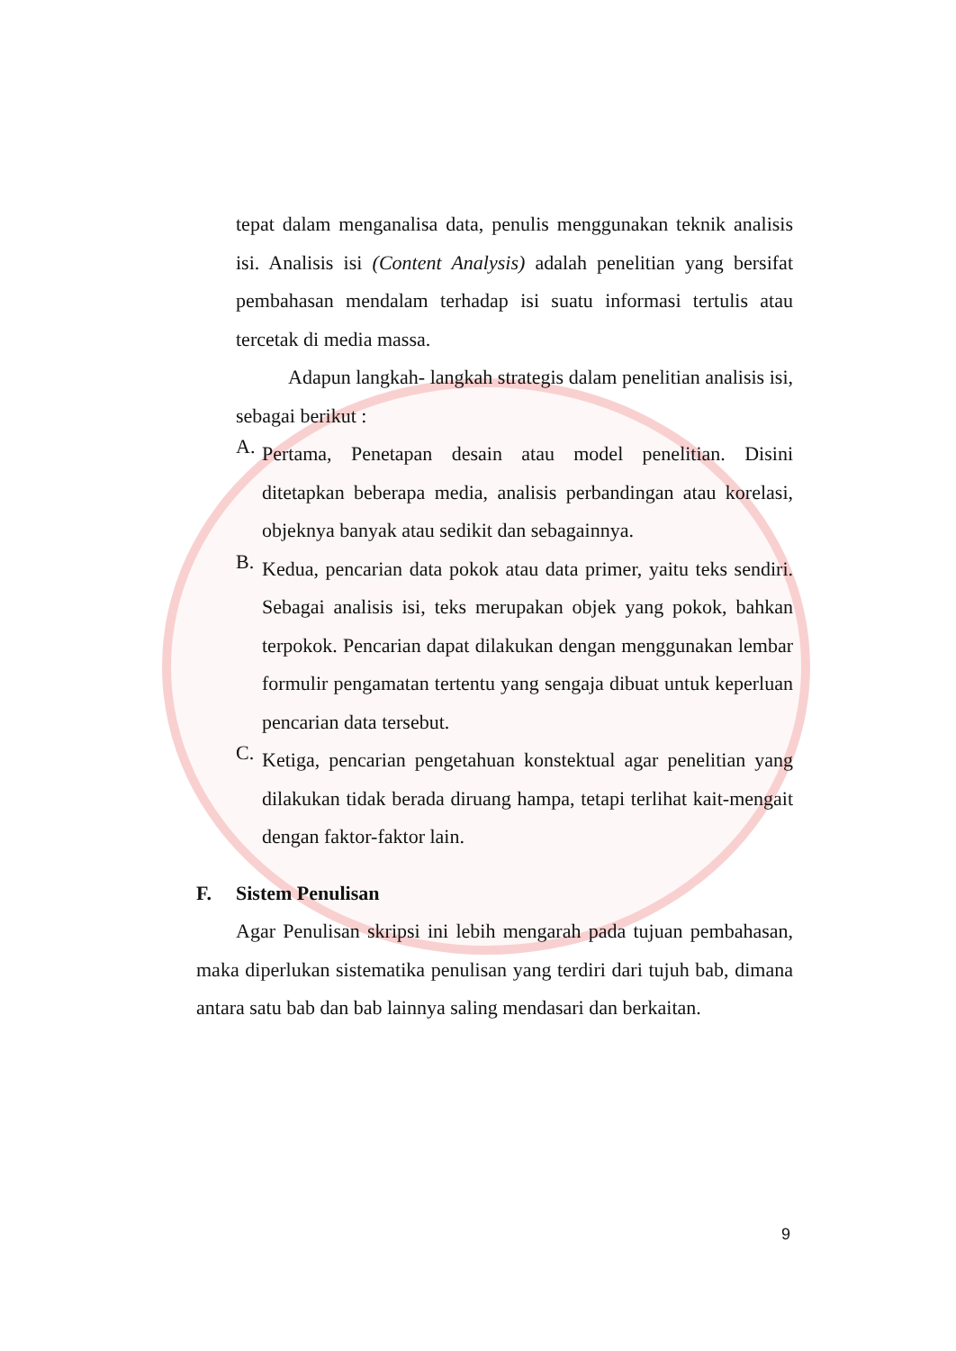tepat dalam menganalisa data, penulis menggunakan teknik analisis isi. Analisis isi (Content Analysis) adalah penelitian yang bersifat pembahasan mendalam terhadap isi suatu informasi tertulis atau tercetak di media massa.
Adapun langkah- langkah strategis dalam penelitian analisis isi, sebagai berikut :
A.
Pertama, Penetapan desain atau model penelitian. Disini ditetapkan beberapa media, analisis perbandingan atau korelasi, objeknya banyak atau sedikit dan sebagainnya.
B.
Kedua, pencarian data pokok atau data primer, yaitu teks sendiri. Sebagai analisis isi, teks merupakan objek yang pokok, bahkan terpokok. Pencarian dapat dilakukan dengan menggunakan lembar formulir pengamatan tertentu yang sengaja dibuat untuk keperluan pencarian data tersebut.
C.
Ketiga, pencarian pengetahuan konstektual agar penelitian yang dilakukan tidak berada diruang hampa, tetapi terlihat kait-mengait dengan faktor-faktor lain.
F. Sistem Penulisan
Agar Penulisan skripsi ini lebih mengarah pada tujuan pembahasan, maka diperlukan sistematika penulisan yang terdiri dari tujuh bab, dimana antara satu bab dan bab lainnya saling mendasari dan berkaitan.
9